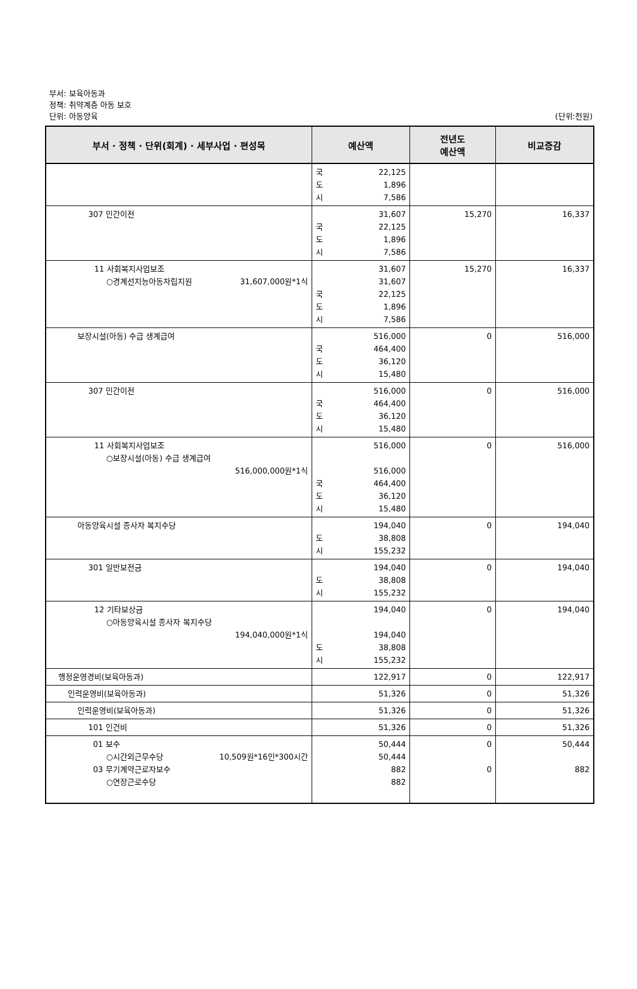부서: 보육아동과
정책: 취약계층 아동 보호
단위: 아동양육
(단위:천원)
| 부서 · 정책 · 단위(회계) · 세부사업 · 편성목 | 예산액 | 전년도 예산액 | 비교증감 |
| --- | --- | --- | --- |
| | 국 22,125 도 1,896 시 7,586 | | |
| 307 민간이전 | 31,607 국 22,125 도 1,896 시 7,586 | 15,270 | 16,337 |
| 11 사회복지사업보조 ○경계선지능아동자립지원 31,607,000원*1식 | 31,607 31,607 국 22,125 도 1,896 시 7,586 | 15,270 | 16,337 |
| 보장시설(아동) 수급 생계급여 | 516,000 국 464,400 도 36,120 시 15,480 | 0 | 516,000 |
| 307 민간이전 | 516,000 국 464,400 도 36,120 시 15,480 | 0 | 516,000 |
| 11 사회복지사업보조 ○보장시설(아동) 수급 생계급여 516,000,000원*1식 | 516,000 516,000 국 464,400 도 36,120 시 15,480 | 0 | 516,000 |
| 아동양육시설 종사자 복지수당 | 194,040 도 38,808 시 155,232 | 0 | 194,040 |
| 301 일반보전금 | 194,040 도 38,808 시 155,232 | 0 | 194,040 |
| 12 기타보상금 ○아동양육시설 종사자 복지수당 194,040,000원*1식 | 194,040 194,040 도 38,808 시 155,232 | 0 | 194,040 |
| 행정운영경비(보육아동과) | 122,917 | 0 | 122,917 |
| 인력운영비(보육아동과) | 51,326 | 0 | 51,326 |
| 인력운영비(보육아동과) | 51,326 | 0 | 51,326 |
| 101 인건비 | 51,326 | 0 | 51,326 |
| 01 보수 ○시간외근무수당 10,509원*16인*300시간 03 무기계약근로자보수 ○연장근로수당 | 50,444 50,444 882 882 | 0 0 | 50,444 882 |